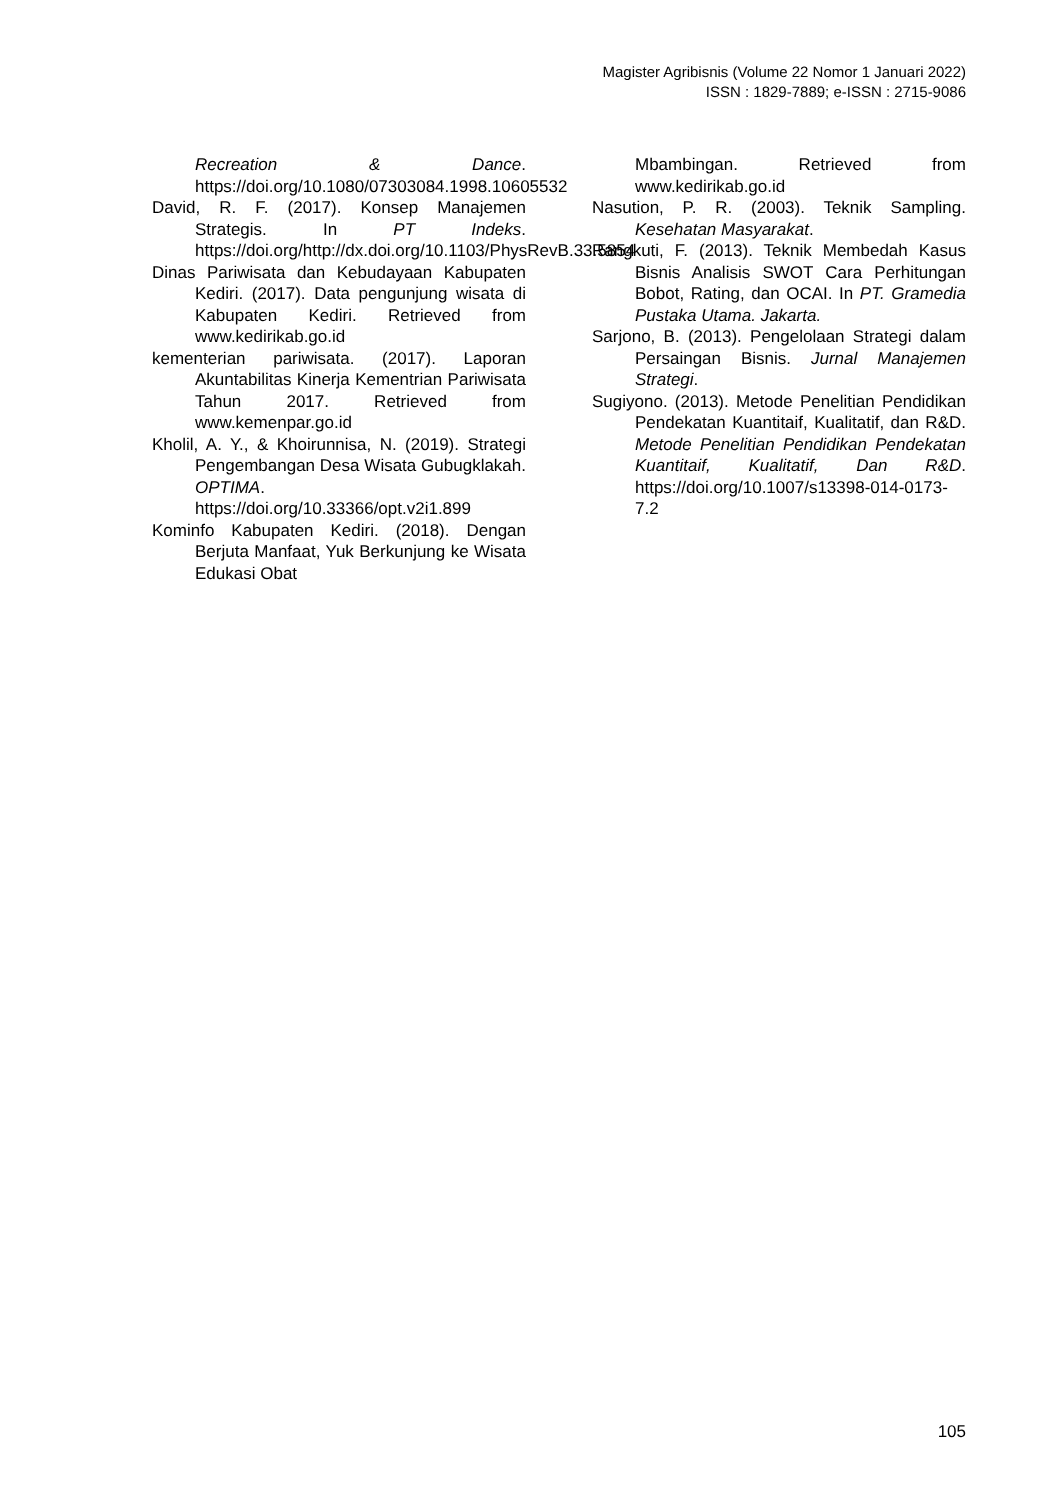Magister Agribisnis (Volume 22 Nomor 1 Januari 2022)
ISSN : 1829-7889; e-ISSN : 2715-9086
Recreation & Dance. https://doi.org/10.1080/07303084.1998.10605532
David, R. F. (2017). Konsep Manajemen Strategis. In PT Indeks. https://doi.org/http://dx.doi.org/10.1103/PhysRevB.33.5854
Dinas Pariwisata dan Kebudayaan Kabupaten Kediri. (2017). Data pengunjung wisata di Kabupaten Kediri. Retrieved from www.kedirikab.go.id
kementerian pariwisata. (2017). Laporan Akuntabilitas Kinerja Kementrian Pariwisata Tahun 2017. Retrieved from www.kemenpar.go.id
Kholil, A. Y., & Khoirunnisa, N. (2019). Strategi Pengembangan Desa Wisata Gubugklakah. OPTIMA. https://doi.org/10.33366/opt.v2i1.899
Kominfo Kabupaten Kediri. (2018). Dengan Berjuta Manfaat, Yuk Berkunjung ke Wisata Edukasi Obat
Mbambingan. Retrieved from www.kedirikab.go.id
Nasution, P. R. (2003). Teknik Sampling. Kesehatan Masyarakat.
Rangkuti, F. (2013). Teknik Membedah Kasus Bisnis Analisis SWOT Cara Perhitungan Bobot, Rating, dan OCAI. In PT. Gramedia Pustaka Utama. Jakarta.
Sarjono, B. (2013). Pengelolaan Strategi dalam Persaingan Bisnis. Jurnal Manajemen Strategi.
Sugiyono. (2013). Metode Penelitian Pendidikan Pendekatan Kuantitaif, Kualitatif, dan R&D. Metode Penelitian Pendidikan Pendekatan Kuantitaif, Kualitatif, Dan R&D. https://doi.org/10.1007/s13398-014-0173-7.2
105